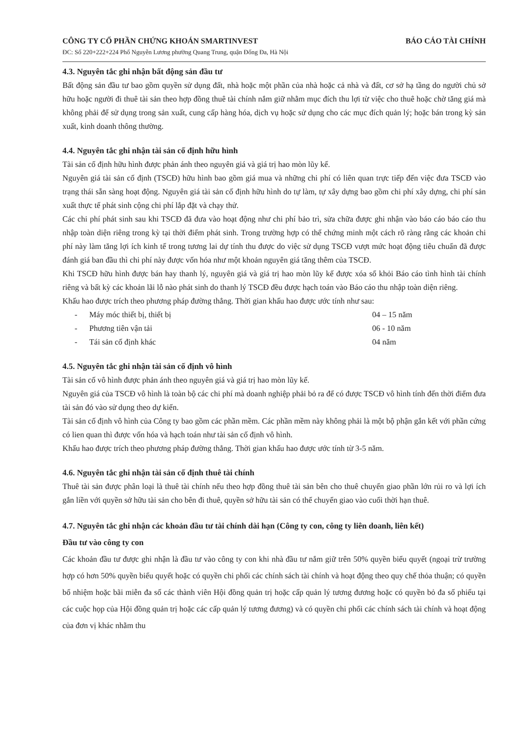CÔNG TY CỔ PHẦN CHỨNG KHOÁN SMARTINVEST
ĐC: Số 220+222+224 Phố Nguyễn Lương phường Quang Trung, quận Đống Đa, Hà Nội
BÁO CÁO TÀI CHÍNH
4.3. Nguyên tắc ghi nhận bất động sản đầu tư
Bất động sản đầu tư bao gồm quyền sử dụng đất, nhà hoặc một phần của nhà hoặc cả nhà và đất, cơ sở hạ tầng do người chủ sở hữu hoặc người đi thuê tài sản theo hợp đồng thuê tài chính nắm giữ nhằm mục đích thu lợi từ việc cho thuê hoặc chờ tăng giá mà không phải để sử dụng trong sản xuất, cung cấp hàng hóa, dịch vụ hoặc sử dụng cho các mục đích quản lý; hoặc bán trong kỳ sản xuất, kinh doanh thông thường.
4.4. Nguyên tắc ghi nhận tài sản cố định hữu hình
Tài sản cố định hữu hình được phản ánh theo nguyên giá và giá trị hao mòn lũy kế.
Nguyên giá tài sản cố định (TSCĐ) hữu hình bao gồm giá mua và những chi phí có liên quan trực tiếp đến việc đưa TSCĐ vào trạng thái sẵn sàng hoạt động. Nguyên giá tài sản cố định hữu hình do tự làm, tự xây dựng bao gồm chi phí xây dựng, chi phí sản xuất thực tế phát sinh cộng chi phí lắp đặt và chạy thử.
Các chi phí phát sinh sau khi TSCĐ đã đưa vào hoạt động như chi phí bảo trì, sửa chữa được ghi nhận vào báo cáo báo cáo thu nhập toàn diện riêng trong kỳ tại thời điểm phát sinh. Trong trường hợp có thể chứng minh một cách rõ ràng rằng các khoản chi phí này làm tăng lợi ích kinh tế trong tương lai dự tính thu được do việc sử dụng TSCĐ vượt mức hoạt động tiêu chuẩn đã được đánh giá ban đầu thì chi phí này được vốn hóa như một khoản nguyên giá tăng thêm của TSCĐ.
Khi TSCĐ hữu hình được bán hay thanh lý, nguyên giá và giá trị hao mòn lũy kế được xóa sổ khỏi Báo cáo tình hình tài chính riêng và bất kỳ các khoản lãi lỗ nào phát sinh do thanh lý TSCĐ đều được hạch toán vào Báo cáo thu nhập toàn diện riêng.
Khấu hao được trích theo phương pháp đường thẳng. Thời gian khấu hao được ước tính như sau:
- Máy móc thiết bị, thiết bị 04 – 15 năm - Phương tiên vận tải 06 - 10 năm - Tái sản cố định khác 04 năm
4.5. Nguyên tắc ghi nhận tài sản cố định vô hình
Tài sản cố vô hình được phản ánh theo nguyên giá và giá trị hao mòn lũy kế.
Nguyên giá của TSCĐ vô hình là toàn bộ các chi phí mà doanh nghiệp phải bỏ ra để có được TSCĐ vô hình tính đến thời điểm đưa tài sản đó vào sử dụng theo dự kiến.
Tài sản cố định vô hình của Công ty bao gồm các phần mềm. Các phần mềm này không phải là một bộ phận gắn kết với phần cứng có lien quan thì được vốn hóa và hạch toán như tài sản cố định vô hình.
Khấu hao được trích theo phương pháp đường thẳng. Thời gian khấu hao được ước tính từ 3-5 năm.
4.6. Nguyên tắc ghi nhận tài sản cố định thuê tài chính
Thuê tài sản được phân loại là thuê tài chính nếu theo hợp đồng thuê tài sản bên cho thuê chuyển giao phần lớn rủi ro và lợi ích gắn liền với quyền sở hữu tài sản cho bên đi thuê, quyền sở hữu tài sản có thể chuyển giao vào cuối thời hạn thuê.
4.7. Nguyên tắc ghi nhận các khoản đầu tư tài chính dài hạn (Công ty con, công ty liên doanh, liên kết)
Đầu tư vào công ty con
Các khoản đầu tư được ghi nhận là đầu tư vào công ty con khi nhà đầu tư nắm giữ trên 50% quyền biểu quyết (ngoại trừ trường hợp có hơn 50% quyền biểu quyết hoặc có quyền chi phối các chính sách tài chính và hoạt động theo quy chế thỏa thuận; có quyền bổ nhiệm hoặc bãi miễn đa số các thành viên Hội đồng quản trị hoặc cấp quản lý tương đương hoặc có quyền bỏ đa số phiếu tại các cuộc họp của Hội đồng quản trị hoặc các cấp quản lý tương đương) và có quyền chi phối các chính sách tài chính và hoạt động của đơn vị khác nhằm thu